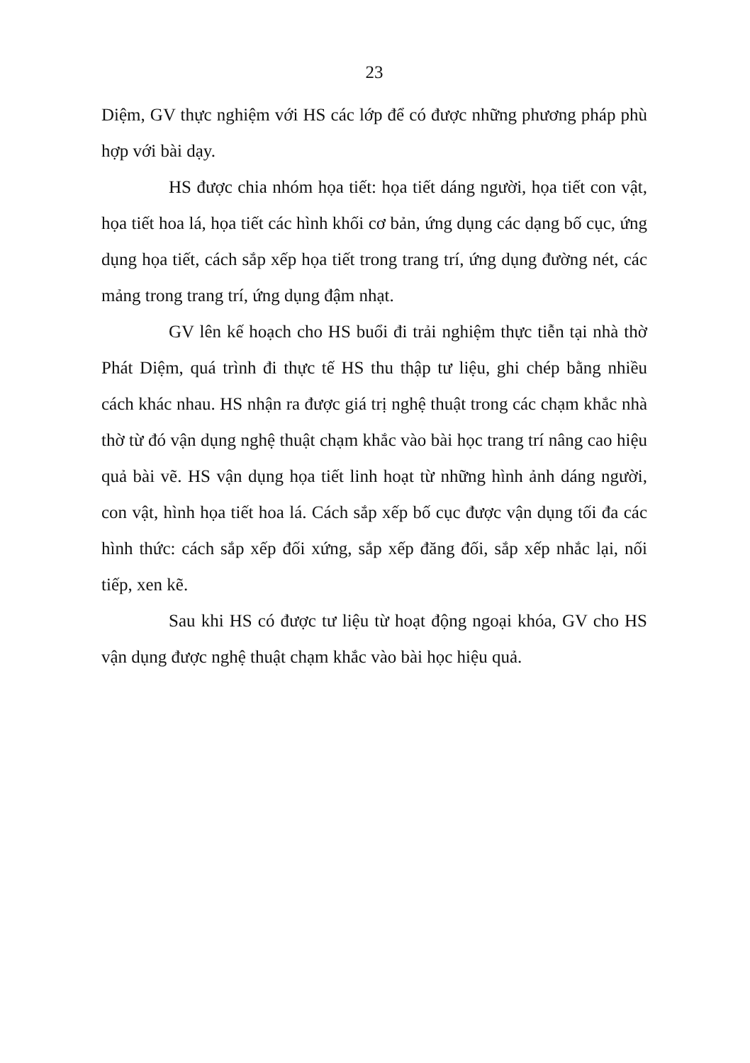23
Diệm, GV thực nghiệm với HS các lớp để có được những phương pháp phù hợp với bài dạy.
HS được chia nhóm họa tiết: họa tiết dáng người, họa tiết con vật, họa tiết hoa lá, họa tiết các hình khối cơ bản, ứng dụng các dạng bố cục, ứng dụng họa tiết, cách sắp xếp họa tiết trong trang trí, ứng dụng đường nét, các mảng trong trang trí, ứng dụng đậm nhạt.
GV lên kế hoạch cho HS buổi đi trải nghiệm thực tiễn tại nhà thờ Phát Diệm, quá trình đi thực tế HS thu thập tư liệu, ghi chép bằng nhiều cách khác nhau. HS nhận ra được giá trị nghệ thuật trong các chạm khắc nhà thờ từ đó vận dụng nghệ thuật chạm khắc vào bài học trang trí nâng cao hiệu quả bài vẽ. HS vận dụng họa tiết linh hoạt từ những hình ảnh dáng người, con vật, hình họa tiết hoa lá. Cách sắp xếp bố cục được vận dụng tối đa các hình thức: cách sắp xếp đối xứng, sắp xếp đăng đối, sắp xếp nhắc lại, nối tiếp, xen kẽ.
Sau khi HS có được tư liệu từ hoạt động ngoại khóa, GV cho HS vận dụng được nghệ thuật chạm khắc vào bài học hiệu quả.